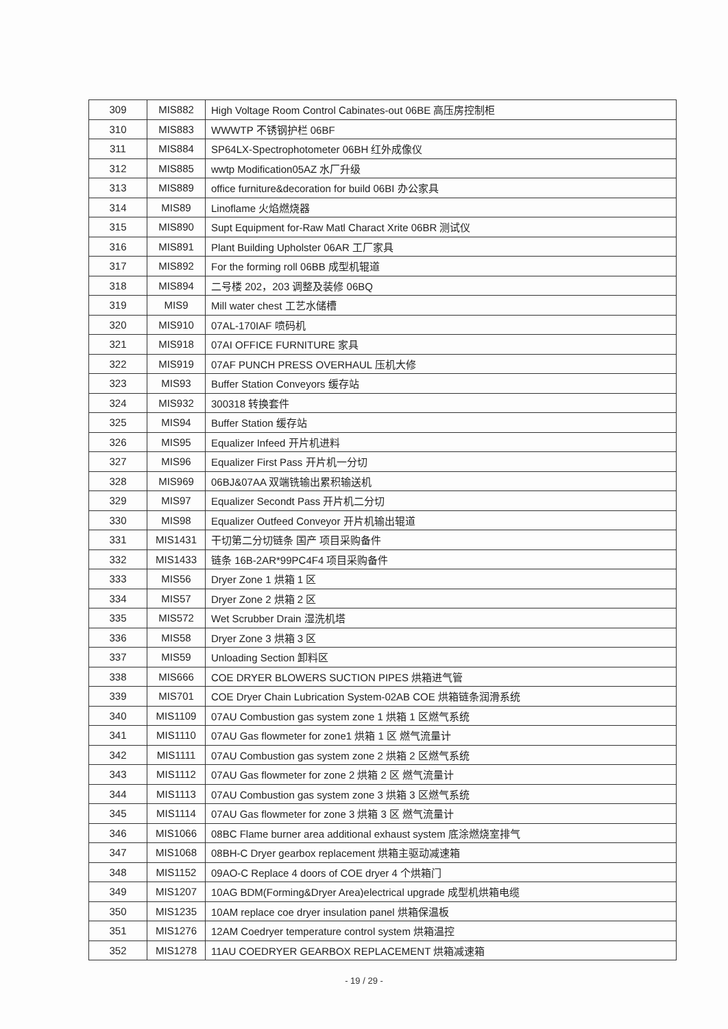| 309 | MIS882 | High Voltage Room Control Cabinates-out 06BE 高压房控制柜 |
| 310 | MIS883 | WWWTP 不锈钢护栏 06BF |
| 311 | MIS884 | SP64LX-Spectrophotometer 06BH 红外成像仪 |
| 312 | MIS885 | wwtp Modification05AZ 水厂升级 |
| 313 | MIS889 | office furniture&decoration for build 06BI 办公家具 |
| 314 | MIS89 | Linoflame 火焰燃烧器 |
| 315 | MIS890 | Supt Equipment for-Raw Matl Charact Xrite 06BR 测试仪 |
| 316 | MIS891 | Plant Building Upholster 06AR 工厂家具 |
| 317 | MIS892 | For the forming roll 06BB 成型机辊道 |
| 318 | MIS894 | 二号楼 202，203 调整及装修 06BQ |
| 319 | MIS9 | Mill water chest 工艺水储槽 |
| 320 | MIS910 | 07AL-170IAF 喷码机 |
| 321 | MIS918 | 07AI OFFICE FURNITURE 家具 |
| 322 | MIS919 | 07AF PUNCH PRESS OVERHAUL 压机大修 |
| 323 | MIS93 | Buffer Station Conveyors 缓存站 |
| 324 | MIS932 | 300318 转换套件 |
| 325 | MIS94 | Buffer Station 缓存站 |
| 326 | MIS95 | Equalizer Infeed 开片机进料 |
| 327 | MIS96 | Equalizer First Pass 开片机一分切 |
| 328 | MIS969 | 06BJ&07AA 双端铣输出累积输送机 |
| 329 | MIS97 | Equalizer Secondt Pass 开片机二分切 |
| 330 | MIS98 | Equalizer Outfeed Conveyor 开片机输出辊道 |
| 331 | MIS1431 | 干切第二分切链条 国产 项目采购备件 |
| 332 | MIS1433 | 链条 16B-2AR*99PC4F4 项目采购备件 |
| 333 | MIS56 | Dryer Zone 1 烘箱 1 区 |
| 334 | MIS57 | Dryer Zone 2 烘箱 2 区 |
| 335 | MIS572 | Wet Scrubber Drain 湿洗机塔 |
| 336 | MIS58 | Dryer Zone 3 烘箱 3 区 |
| 337 | MIS59 | Unloading Section 卸料区 |
| 338 | MIS666 | COE DRYER BLOWERS SUCTION PIPES 烘箱进气管 |
| 339 | MIS701 | COE Dryer Chain Lubrication System-02AB COE 烘箱链条润滑系统 |
| 340 | MIS1109 | 07AU Combustion gas system zone 1 烘箱 1 区燃气系统 |
| 341 | MIS1110 | 07AU Gas flowmeter for zone1 烘箱 1 区 燃气流量计 |
| 342 | MIS1111 | 07AU Combustion gas system zone 2 烘箱 2 区燃气系统 |
| 343 | MIS1112 | 07AU Gas flowmeter for zone 2 烘箱 2 区 燃气流量计 |
| 344 | MIS1113 | 07AU Combustion gas system zone 3 烘箱 3 区燃气系统 |
| 345 | MIS1114 | 07AU Gas flowmeter for zone 3 烘箱 3 区 燃气流量计 |
| 346 | MIS1066 | 08BC Flame burner area additional exhaust system 底涂燃烧室排气 |
| 347 | MIS1068 | 08BH-C Dryer gearbox replacement 烘箱主驱动减速箱 |
| 348 | MIS1152 | 09AO-C Replace 4 doors of COE dryer 4 个烘箱门 |
| 349 | MIS1207 | 10AG BDM(Forming&Dryer Area)electrical upgrade 成型机烘箱电缆 |
| 350 | MIS1235 | 10AM replace coe dryer insulation panel 烘箱保温板 |
| 351 | MIS1276 | 12AM Coedryer temperature control system 烘箱温控 |
| 352 | MIS1278 | 11AU COEDRYER GEARBOX REPLACEMENT 烘箱减速箱 |
- 19 / 29 -